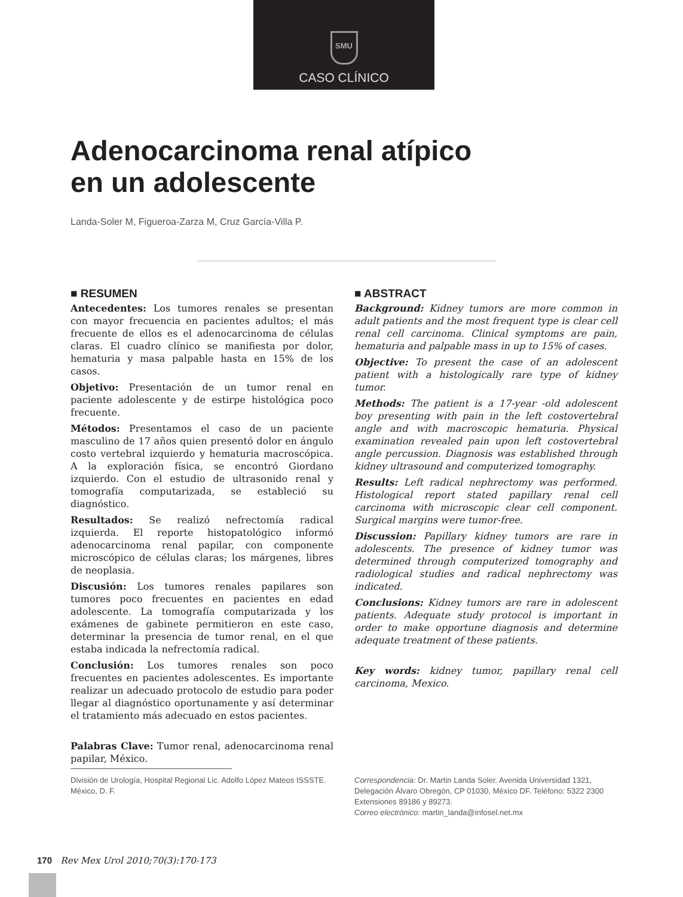SMU
CASO CLÍNICO
Adenocarcinoma renal atípico
en un adolescente
Landa-Soler M, Figueroa-Zarza M, Cruz García-Villa P.
■ RESUMEN
Antecedentes: Los tumores renales se presentan con mayor frecuencia en pacientes adultos; el más frecuente de ellos es el adenocarcinoma de células claras. El cuadro clínico se manifiesta por dolor, hematuria y masa palpable hasta en 15% de los casos.
Objetivo: Presentación de un tumor renal en paciente adolescente y de estirpe histológica poco frecuente.
Métodos: Presentamos el caso de un paciente masculino de 17 años quien presentó dolor en ángulo costo vertebral izquierdo y hematuria macroscópica. A la exploración física, se encontró Giordano izquierdo. Con el estudio de ultrasonido renal y tomografía computarizada, se estableció su diagnóstico.
Resultados: Se realizó nefrectomía radical izquierda. El reporte histopatológico informó adenocarcinoma renal papilar, con componente microscópico de células claras; los márgenes, libres de neoplasia.
Discusión: Los tumores renales papilares son tumores poco frecuentes en pacientes en edad adolescente. La tomografía computarizada y los exámenes de gabinete permitieron en este caso, determinar la presencia de tumor renal, en el que estaba indicada la nefrectomía radical.
Conclusión: Los tumores renales son poco frecuentes en pacientes adolescentes. Es importante realizar un adecuado protocolo de estudio para poder llegar al diagnóstico oportunamente y así determinar el tratamiento más adecuado en estos pacientes.
Palabras Clave: Tumor renal, adenocarcinoma renal papilar, México.
■ ABSTRACT
Background: Kidney tumors are more common in adult patients and the most frequent type is clear cell renal cell carcinoma. Clinical symptoms are pain, hematuria and palpable mass in up to 15% of cases.
Objective: To present the case of an adolescent patient with a histologically rare type of kidney tumor.
Methods: The patient is a 17-year -old adolescent boy presenting with pain in the left costovertebral angle and with macroscopic hematuria. Physical examination revealed pain upon left costovertebral angle percussion. Diagnosis was established through kidney ultrasound and computerized tomography.
Results: Left radical nephrectomy was performed. Histological report stated papillary renal cell carcinoma with microscopic clear cell component. Surgical margins were tumor-free.
Discussion: Papillary kidney tumors are rare in adolescents. The presence of kidney tumor was determined through computerized tomography and radiological studies and radical nephrectomy was indicated.
Conclusions: Kidney tumors are rare in adolescent patients. Adequate study protocol is important in order to make opportune diagnosis and determine adequate treatment of these patients.
Key words: kidney tumor, papillary renal cell carcinoma, Mexico.
División de Urología, Hospital Regional Lic. Adolfo López Mateos ISSSTE. México, D. F.
Correspondencia: Dr. Martin Landa Soler. Avenida Universidad 1321, Delegación Álvaro Obregón, CP 01030, México DF. Teléfono: 5322 2300 Extensiones 89186 y 89273.
Correo electrónico: martin_landa@infosel.net.mx
170 Rev Mex Urol 2010;70(3):170-173